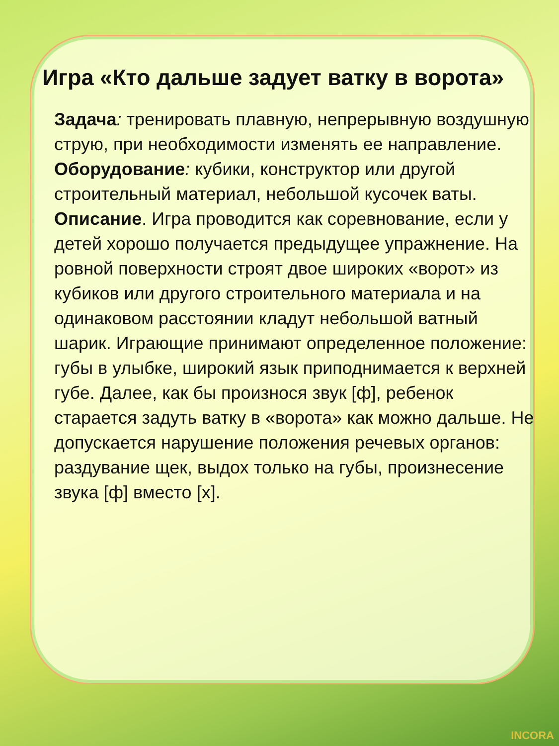Игра «Кто дальше задует ватку в ворота»
Задача: тренировать плавную, непрерывную воздушную струю, при необходимости изменять ее направление.
Оборудование: кубики, конструктор или другой строительный материал, небольшой кусочек ваты.
Описание. Игра проводится как соревнование, если у детей хорошо получается предыдущее упражнение. На ровной поверхности строят двое широких «ворот» из кубиков или другого строительного материала и на одинаковом расстоянии кладут небольшой ватный шарик. Играющие принимают определенное положение: губы в улыбке, широкий язык приподнимается к верхней губе. Далее, как бы произнося звук [ф], ребенок старается задуть ватку в «ворота» как можно дальше. Не допускается нарушение положения речевых органов: раздувание щек, выдох только на губы, произнесение звука [ф] вместо [х].
INCORA